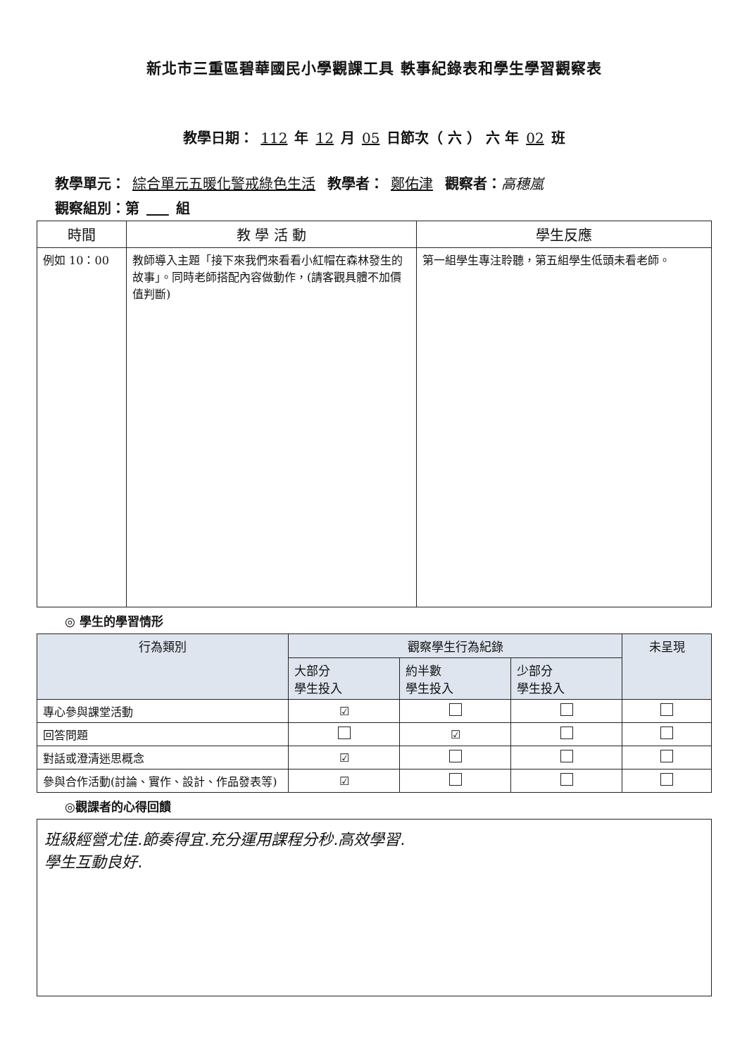新北市三重區碧華國民小學觀課工具 軼事紀錄表和學生學習觀察表
教學日期： 112 年 12 月 05 日節次（ 六 ） 六 年 02 班
教學單元： 綜合單元五暖化警戒綠色生活 教學者： 鄭佑津 觀察者：高穗嵐
觀察組別：第 組
| 時間 | 教 學 活 動 | 學生反應 |
| --- | --- | --- |
| 例如 10：00 | 教師導入主題「接下來我們來看看小紅帽在森林發生的故事」。同時老師搭配內容做動作，(請客觀具體不加價值判斷) | 第一組學生專注聆聽，第五組學生低頭未看老師。 |
◎ 學生的學習情形
| 行為類別 | 觀察學生行為紀錄 | | | 未呈現 |
| --- | --- | --- | --- | --- |
| | 大部分 學生投入 | 約半數 學生投入 | 少部分 學生投入 | |
| 專心參與課堂活動 | ☑ | | | |
| 回答問題 | | ☑ | | |
| 對話或澄清迷思概念 | ☑ | | | |
| 參與合作活動(討論、實作、設計、作品發表等) | ☑ | | | |
◎觀課者的心得回饋
班級經營尤佳.節奏得宜.充分運用課程分秒.高效學習.
學生互動良好.